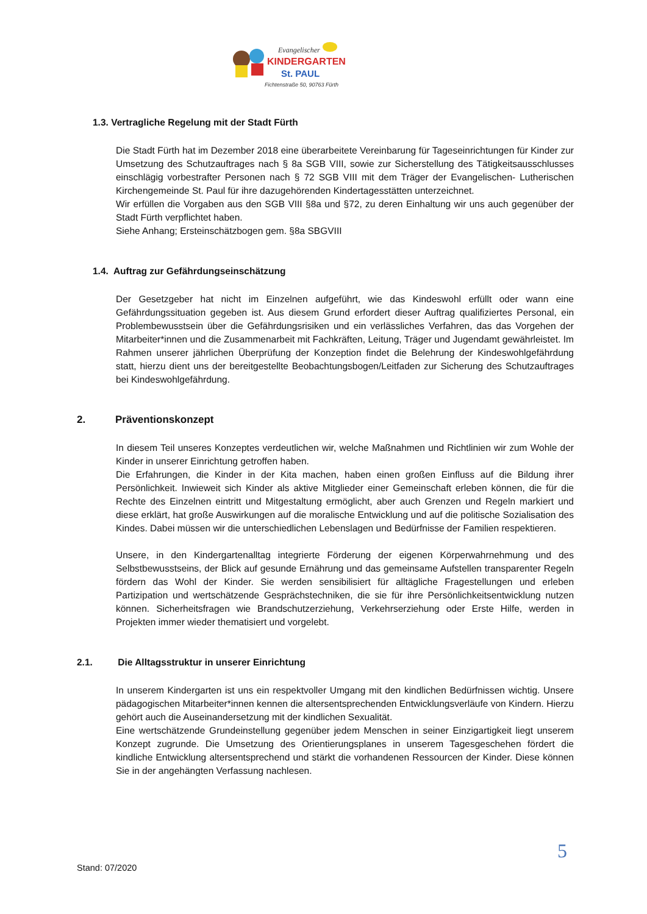Evangelischer
KINDERGARTEN
St. PAUL
Fichtenstraße 50, 90763 Fürth
1.3. Vertragliche Regelung mit der Stadt Fürth
Die Stadt Fürth hat im Dezember 2018 eine überarbeitete Vereinbarung für Tageseinrichtungen für Kinder zur Umsetzung des Schutzauftrages nach § 8a SGB VIII, sowie zur Sicherstellung des Tätigkeitsausschlusses einschlägig vorbestrafter Personen nach § 72 SGB VIII mit dem Träger der Evangelischen- Lutherischen Kirchengemeinde St. Paul für ihre dazugehörenden Kindertagesstätten unterzeichnet.
Wir erfüllen die Vorgaben aus den SGB VIII §8a und §72, zu deren Einhaltung wir uns auch gegenüber der Stadt Fürth verpflichtet haben.
Siehe Anhang; Ersteinschätzbogen gem. §8a SBGVIII
1.4. Auftrag zur Gefährdungseinschätzung
Der Gesetzgeber hat nicht im Einzelnen aufgeführt, wie das Kindeswohl erfüllt oder wann eine Gefährdungssituation gegeben ist. Aus diesem Grund erfordert dieser Auftrag qualifiziertes Personal, ein Problembewusstsein über die Gefährdungsrisiken und ein verlässliches Verfahren, das das Vorgehen der Mitarbeiter*innen und die Zusammenarbeit mit Fachkräften, Leitung, Träger und Jugendamt gewährleistet. Im Rahmen unserer jährlichen Überprüfung der Konzeption findet die Belehrung der Kindeswohlgefährdung statt, hierzu dient uns der bereitgestellte Beobachtungsbogen/Leitfaden zur Sicherung des Schutzauftrages bei Kindeswohlgefährdung.
2. Präventionskonzept
In diesem Teil unseres Konzeptes verdeutlichen wir, welche Maßnahmen und Richtlinien wir zum Wohle der Kinder in unserer Einrichtung getroffen haben.
Die Erfahrungen, die Kinder in der Kita machen, haben einen großen Einfluss auf die Bildung ihrer Persönlichkeit. Inwieweit sich Kinder als aktive Mitglieder einer Gemeinschaft erleben können, die für die Rechte des Einzelnen eintritt und Mitgestaltung ermöglicht, aber auch Grenzen und Regeln markiert und diese erklärt, hat große Auswirkungen auf die moralische Entwicklung und auf die politische Sozialisation des Kindes. Dabei müssen wir die unterschiedlichen Lebenslagen und Bedürfnisse der Familien respektieren.
Unsere, in den Kindergartenalltag integrierte Förderung der eigenen Körperwahrnehmung und des Selbstbewusstseins, der Blick auf gesunde Ernährung und das gemeinsame Aufstellen transparenter Regeln fördern das Wohl der Kinder. Sie werden sensibilisiert für alltägliche Fragestellungen und erleben Partizipation und wertschätzende Gesprächstechniken, die sie für ihre Persönlichkeitsentwicklung nutzen können. Sicherheitsfragen wie Brandschutzerziehung, Verkehrserziehung oder Erste Hilfe, werden in Projekten immer wieder thematisiert und vorgelebt.
2.1. Die Alltagsstruktur in unserer Einrichtung
In unserem Kindergarten ist uns ein respektvoller Umgang mit den kindlichen Bedürfnissen wichtig. Unsere pädagogischen Mitarbeiter*innen kennen die altersentsprechenden Entwicklungsverläufe von Kindern. Hierzu gehört auch die Auseinandersetzung mit der kindlichen Sexualität.
Eine wertschätzende Grundeinstellung gegenüber jedem Menschen in seiner Einzigartigkeit liegt unserem Konzept zugrunde. Die Umsetzung des Orientierungsplanes in unserem Tagesgeschehen fördert die kindliche Entwicklung altersentsprechend und stärkt die vorhandenen Ressourcen der Kinder. Diese können Sie in der angehängten Verfassung nachlesen.
5
Stand: 07/2020